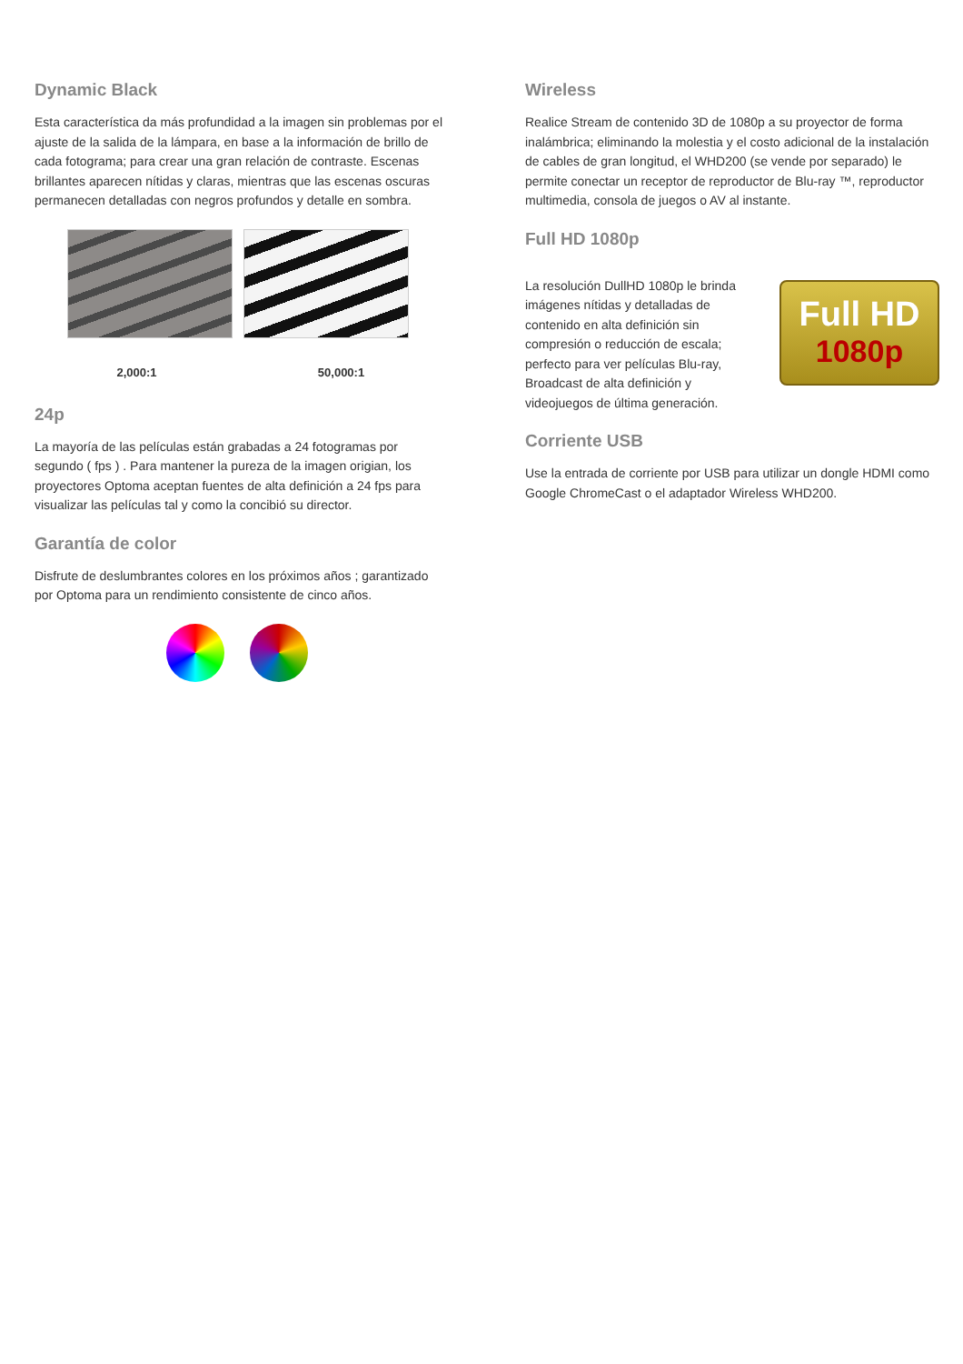Dynamic Black
Esta característica da más profundidad a la imagen sin problemas por el ajuste de la salida de la lámpara, en base a la información de brillo de cada fotograma; para crear una gran relación de contraste. Escenas brillantes aparecen nítidas y claras, mientras que las escenas oscuras permanecen detalladas con negros profundos y detalle en sombra.
2,000:1 50,000:1
24p
La mayoría de las películas están grabadas a 24 fotogramas por segundo ( fps ) . Para mantener la pureza de la imagen origian, los proyectores Optoma aceptan fuentes de alta definición a 24 fps para visualizar las películas tal y como la concibió su director.
Garantía de color
Disfrute de deslumbrantes colores en los próximos años ; garantizado por Optoma para un rendimiento consistente de cinco años.
Wireless
Realice Stream de contenido 3D de 1080p a su proyector de forma inalámbrica; eliminando la molestia y el costo adicional de la instalación de cables de gran longitud, el WHD200 (se vende por separado) le permite conectar un receptor de reproductor de Blu-ray ™, reproductor multimedia, consola de juegos o AV al instante.
Full HD 1080p
La resolución DullHD 1080p le brinda imágenes nítidas y detalladas de contenido en alta definición sin compresión o reducción de escala; perfecto para ver películas Blu-ray, Broadcast de alta definición y videojuegos de última generación.
Full HD
1080p
Corriente USB
Use la entrada de corriente por USB para utilizar un dongle HDMI como Google ChromeCast o el adaptador Wireless WHD200.